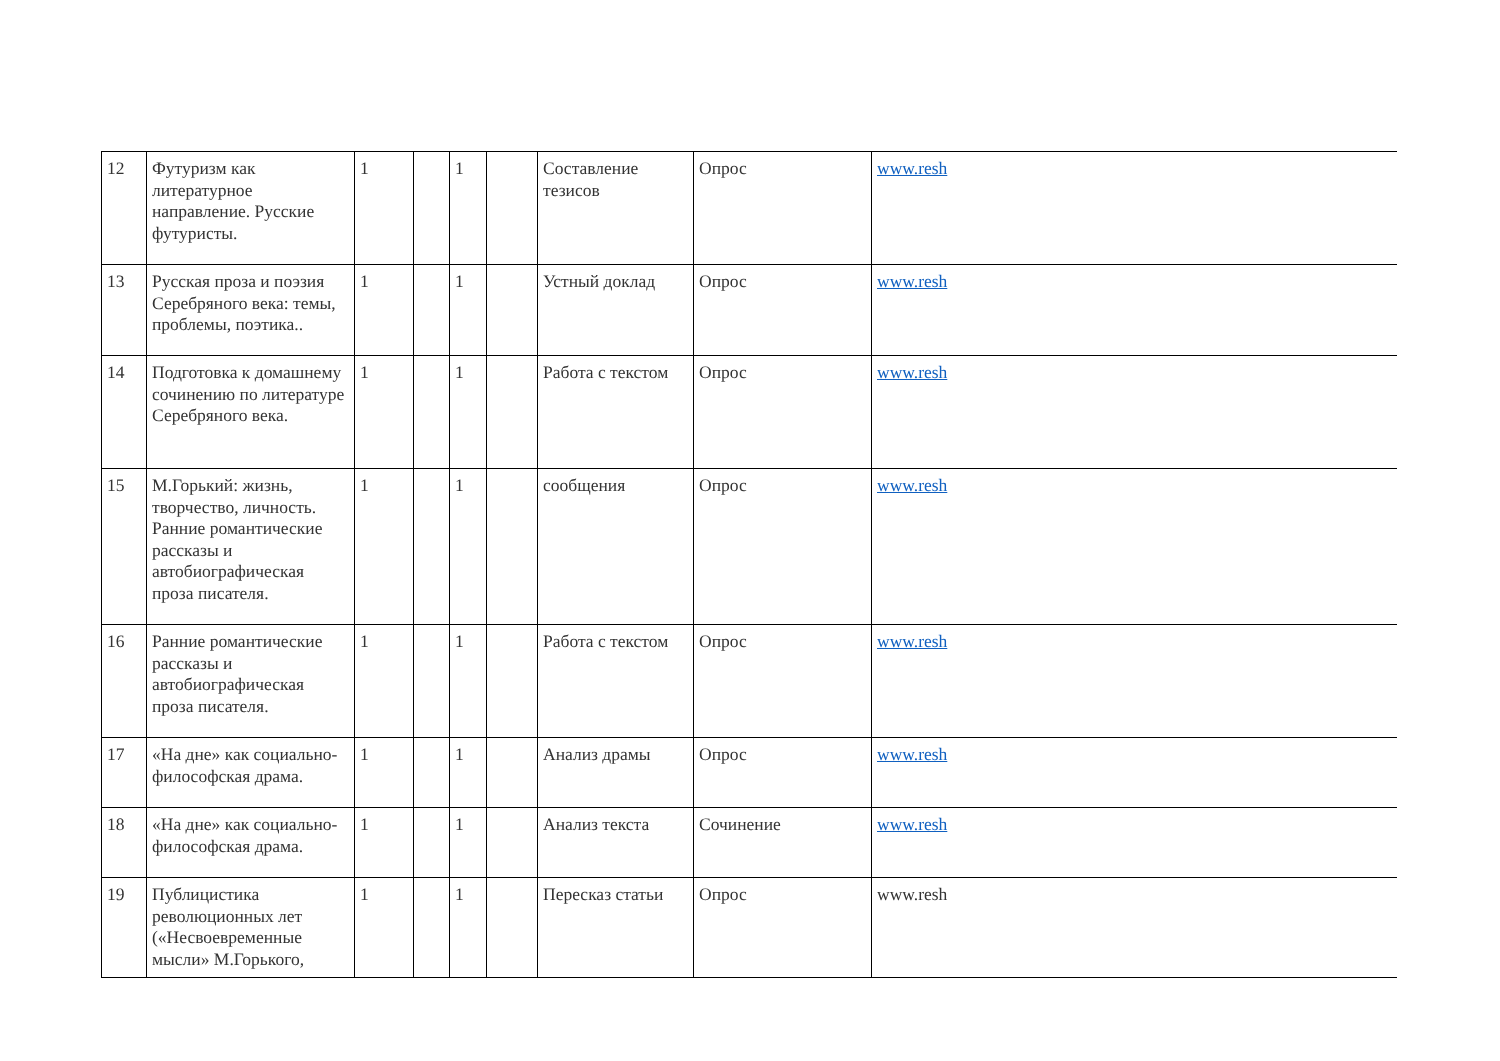| 12 | Футуризм как литературное направление. Русские футуристы. | 1 | | 1 | | Составление тезисов | Опрос | www.resh |
| 13 | Русская проза и поэзия Серебряного века: темы, проблемы, поэтика.. | 1 | | 1 | | Устный доклад | Опрос | www.resh |
| 14 | Подготовка к домашнему сочинению по литературе Серебряного века. | 1 | | 1 | | Работа с текстом | Опрос | www.resh |
| 15 | М.Горький: жизнь, творчество, личность. Ранние романтические рассказы и автобиографическая проза писателя. | 1 | | 1 | | сообщения | Опрос | www.resh |
| 16 | Ранние романтические рассказы и автобиографическая проза писателя. | 1 | | 1 | | Работа с текстом | Опрос | www.resh |
| 17 | «На дне» как социально-философская драма. | 1 | | 1 | | Анализ драмы | Опрос | www.resh |
| 18 | «На дне» как социально-философская драма. | 1 | | 1 | | Анализ текста | Сочинение | www.resh |
| 19 | Публицистика революционных лет («Несвоевременные мысли» М.Горького, | 1 | | 1 | | Пересказ статьи | Опрос | www.resh |